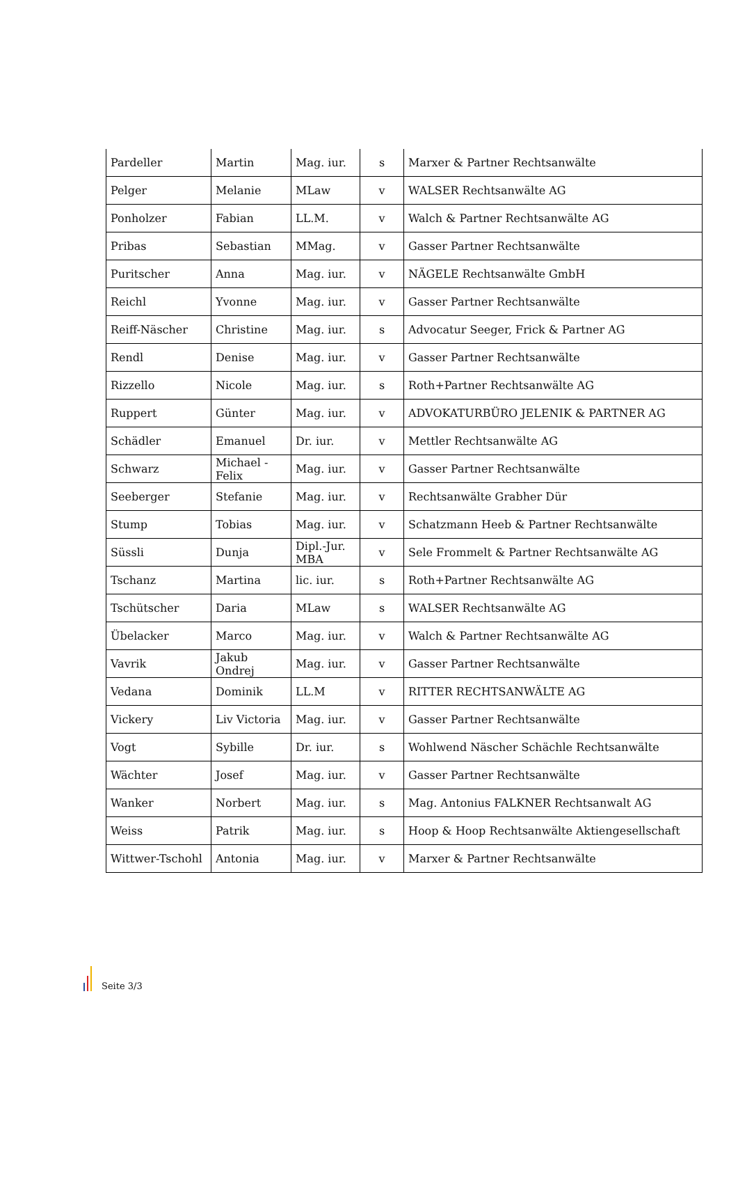| Pardeller | Martin | Mag. iur. | s | Marxer & Partner Rechtsanwälte |
| Pelger | Melanie | MLaw | v | WALSER Rechtsanwälte AG |
| Ponholzer | Fabian | LL.M. | v | Walch & Partner Rechtsanwälte AG |
| Pribas | Sebastian | MMag. | v | Gasser Partner Rechtsanwälte |
| Puritscher | Anna | Mag. iur. | v | NÄGELE Rechtsanwälte GmbH |
| Reichl | Yvonne | Mag. iur. | v | Gasser Partner Rechtsanwälte |
| Reiff-Näscher | Christine | Mag. iur. | s | Advocatur Seeger, Frick & Partner AG |
| Rendl | Denise | Mag. iur. | v | Gasser Partner Rechtsanwälte |
| Rizzello | Nicole | Mag. iur. | s | Roth+Partner Rechtsanwälte AG |
| Ruppert | Günter | Mag. iur. | v | ADVOKATURBÜRO JELENIK & PARTNER AG |
| Schädler | Emanuel | Dr. iur. | v | Mettler Rechtsanwälte AG |
| Schwarz | Michael - Felix | Mag. iur. | v | Gasser Partner Rechtsanwälte |
| Seeberger | Stefanie | Mag. iur. | v | Rechtsanwälte Grabher Dür |
| Stump | Tobias | Mag. iur. | v | Schatzmann Heeb & Partner Rechtsanwälte |
| Süssli | Dunja | Dipl.-Jur. MBA | v | Sele Frommelt & Partner Rechtsanwälte AG |
| Tschanz | Martina | lic. iur. | s | Roth+Partner Rechtsanwälte AG |
| Tschütscher | Daria | MLaw | s | WALSER Rechtsanwälte AG |
| Übelacker | Marco | Mag. iur. | v | Walch & Partner Rechtsanwälte AG |
| Vavrik | Jakub Ondrej | Mag. iur. | v | Gasser Partner Rechtsanwälte |
| Vedana | Dominik | LL.M | v | RITTER RECHTSANWÄLTE AG |
| Vickery | Liv Victoria | Mag. iur. | v | Gasser Partner Rechtsanwälte |
| Vogt | Sybille | Dr. iur. | s | Wohlwend Näscher Schächle Rechtsanwälte |
| Wächter | Josef | Mag. iur. | v | Gasser Partner Rechtsanwälte |
| Wanker | Norbert | Mag. iur. | s | Mag. Antonius FALKNER Rechtsanwalt AG |
| Weiss | Patrik | Mag. iur. | s | Hoop & Hoop Rechtsanwälte Aktiengesellschaft |
| Wittwer-Tschohl | Antonia | Mag. iur. | v | Marxer & Partner Rechtsanwälte |
Seite 3/3